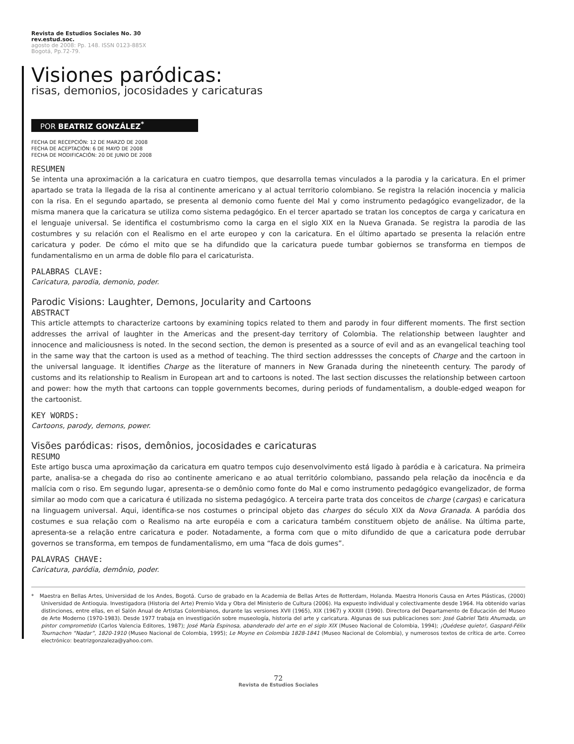Revista de Estudios Sociales No. 30
rev.estud.soc.
agosto de 2008: Pp. 148. ISSN 0123-885X
Bogotá, Pp.72-79.
Visiones paródicas:
risas, demonios, jocosidades y caricaturas
POR BEATRIZ GONZÁLEZ<sup>*</sup>
FECHA DE RECEPCIÓN: 12 DE MARZO DE 2008
FECHA DE ACEPTACIÓN: 6 DE MAYO DE 2008
FECHA DE MODIFICACIÓN: 20 DE JUNIO DE 2008
RESUMEN
Se intenta una aproximación a la caricatura en cuatro tiempos, que desarrolla temas vinculados a la parodia y la caricatura. En el primer apartado se trata la llegada de la risa al continente americano y al actual territorio colombiano. Se registra la relación inocencia y malicia con la risa. En el segundo apartado, se presenta al demonio como fuente del Mal y como instrumento pedagógico evangelizador, de la misma manera que la caricatura se utiliza como sistema pedagógico. En el tercer apartado se tratan los conceptos de carga y caricatura en el lenguaje universal. Se identifica el costumbrismo como la carga en el siglo XIX en la Nueva Granada. Se registra la parodia de las costumbres y su relación con el Realismo en el arte europeo y con la caricatura. En el último apartado se presenta la relación entre caricatura y poder. De cómo el mito que se ha difundido que la caricatura puede tumbar gobiernos se transforma en tiempos de fundamentalismo en un arma de doble filo para el caricaturista.
PALABRAS CLAVE:
Caricatura, parodia, demonio, poder.
Parodic Visions: Laughter, Demons, Jocularity and Cartoons
ABSTRACT
This article attempts to characterize cartoons by examining topics related to them and parody in four different moments. The first section addresses the arrival of laughter in the Americas and the present-day territory of Colombia. The relationship between laughter and innocence and maliciousness is noted. In the second section, the demon is presented as a source of evil and as an evangelical teaching tool in the same way that the cartoon is used as a method of teaching. The third section addressses the concepts of Charge and the cartoon in the universal language. It identifies Charge as the literature of manners in New Granada during the nineteenth century. The parody of customs and its relationship to Realism in European art and to cartoons is noted. The last section discusses the relationship between cartoon and power: how the myth that cartoons can topple governments becomes, during periods of fundamentalism, a double-edged weapon for the cartoonist.
KEY WORDS:
Cartoons, parody, demons, power.
Visões paródicas: risos, demônios, jocosidades e caricaturas
RESUMO
Este artigo busca uma aproximação da caricatura em quatro tempos cujo desenvolvimento está ligado à paródia e à caricatura. Na primeira parte, analisa-se a chegada do riso ao continente americano e ao atual território colombiano, passando pela relação da inocência e da malícia com o riso. Em segundo lugar, apresenta-se o demônio como fonte do Mal e como instrumento pedagógico evangelizador, de forma similar ao modo com que a caricatura é utilizada no sistema pedagógico. A terceira parte trata dos conceitos de charge (cargas) e caricatura na linguagem universal. Aqui, identifica-se nos costumes o principal objeto das charges do século XIX da Nova Granada. A paródia dos costumes e sua relação com o Realismo na arte européia e com a caricatura também constituem objeto de análise. Na última parte, apresenta-se a relação entre caricatura e poder. Notadamente, a forma com que o mito difundido de que a caricatura pode derrubar governos se transforma, em tempos de fundamentalismo, em uma “faca de dois gumes”.
PALAVRAS CHAVE:
Caricatura, paródia, demônio, poder.
* Maestra en Bellas Artes, Universidad de los Andes, Bogotá. Curso de grabado en la Academia de Bellas Artes de Rotterdam, Holanda. Maestra Honoris Causa en Artes Plásticas, (2000) Universidad de Antioquia. Investigadora (Historia del Arte) Premio Vida y Obra del Ministerio de Cultura (2006). Ha expuesto individual y colectivamente desde 1964. Ha obtenido varias distinciones, entre ellas, en el Salón Anual de Artistas Colombianos, durante las versiones XVII (1965), XIX (1967) y XXXIII (1990). Directora del Departamento de Educación del Museo de Arte Moderno (1970-1983). Desde 1977 trabaja en investigación sobre museología, historia del arte y caricatura. Algunas de sus publicaciones son: José Gabriel Tatis Ahumada, un pintor comprometido (Carlos Valencia Editores, 1987); José María Espinosa, abanderado del arte en el siglo XIX (Museo Nacional de Colombia, 1994); ¡Quédese quieto!, Gaspard-Félix Tournachon “Nadar”, 1820-1910 (Museo Nacional de Colombia, 1995); Le Moyne en Colombia 1828-1841 (Museo Nacional de Colombia), y numerosos textos de crítica de arte. Correo electrónico: beatrizgonzaleza@yahoo.com.
72
Revista de Estudios Sociales